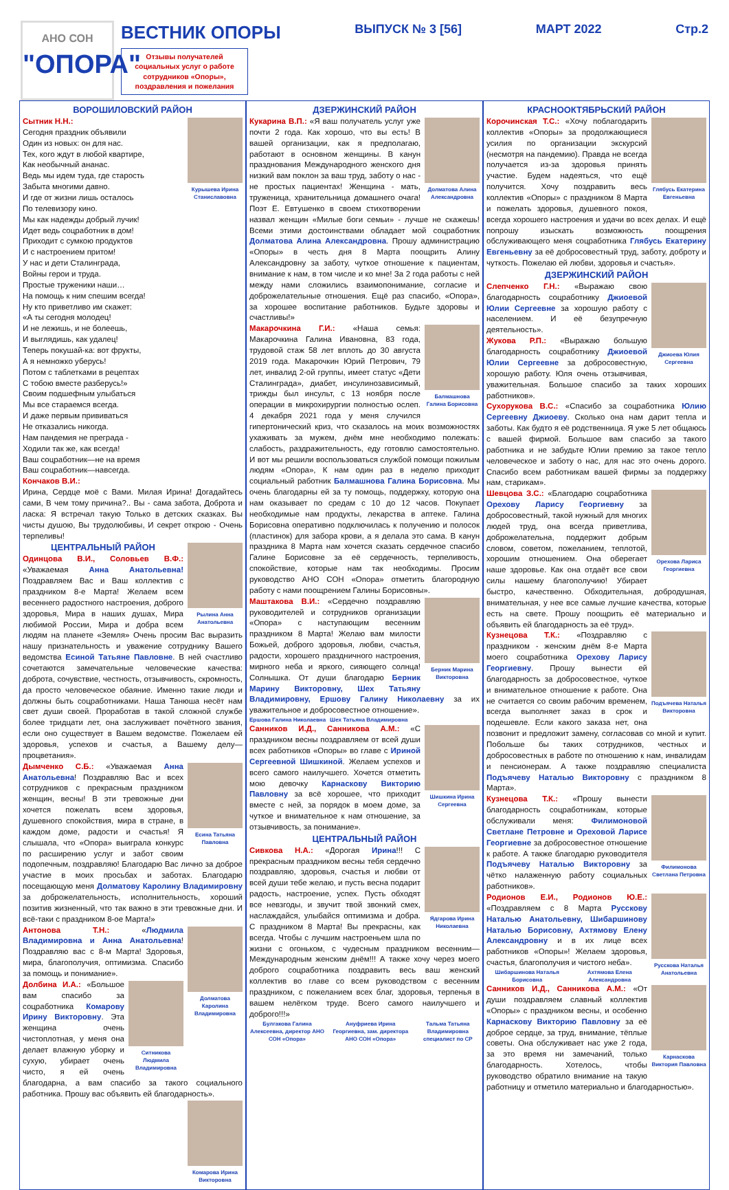АНО СОН
"ОПОРА"
ВЕСТНИК ОПОРЫ ВЫПУСК № 3 [56] МАРТ 2022 Стр.2
Отзывы получателей социальных услуг о работе сотрудников «Опоры», поздравления и пожелания
ВОРОШИЛОВСКИЙ РАЙОН
Курышева Ирина Станиславовна
Сытник Н.Н.:
Сегодня праздник объявили
Один из новых: он для нас.
Тех, кого ждут в любой квартире,
Как необычный ананас.
Ведь мы идем туда, где старость
Забыта многими давно.
И где от жизни лишь осталось
По телевизору кино.
Мы как надежды добрый лучик!
Идет ведь соцработник в дом!
Приходит с сумкою продуктов
И с настроением притом!
У нас и дети Сталинграда,
Войны герои и труда.
Простые труженики наши…
На помощь к ним спешим всегда!
Ну кто приветливо им скажет:
«А ты сегодня молодец!
И не лежишь, и не болеешь,
И выглядишь, как удалец!
Теперь покушай-ка: вот фрукты,
А я немножко уберусь!
Потом с таблетками в рецептах
С тобою вместе разберусь!»
Своим подшефным улыбаться
Мы все стараемся всегда.
И даже первым прививаться
Не отказались никогда.
Нам пандемия не преграда -
Ходили так же, как всегда!
Ваш соцработник—не на время
Ваш соцработник—навсегда.
Кончаков В.И.:
Ирина, Сердце моё с Вами. Милая Ирина! Догадайтесь сами, В чем тому причина?.. Вы - сама забота, Доброта и ласка: Я встречал такую Только в детских сказках. Вы чисты душою, Вы трудолюбивы, И секрет открою - Очень терпеливы!
Рылина Анна Анатольевна
ЦЕНТРАЛЬНЫЙ РАЙОН
Одинцова В.И., Соловьев В.Ф.: «Уважаемая Анна Анатольевна! Поздравляем Вас и Ваш коллектив с праздником 8-е Марта! Желаем всем весеннего радостного настроения, доброго здоровья, Мира в наших душах, Мира любимой России, Мира и добра всем людям на планете «Земля» Очень просим Вас выразить нашу признательность и уважение сотруднику Вашего ведомства Есиной Татьяне Павловне. В ней счастливо сочетаются замечательные человеческие качества: доброта, сочувствие, честность, отзывчивость, скромность, да просто человеческое обаяние. Именно такие люди и должны быть соцработниками. Наша Танюша несёт нам свет души своей. Проработав в такой сложной службе более тридцати лет, она заслуживает почётного звания, если оно существует в Вашем ведомстве. Пожелаем ей здоровья, успехов и счастья, а Вашему делу—процветания».
Есина Татьяна Павловна
Дымченко С.Б.: «Уважаемая Анна Анатольевна! Поздравляю Вас и всех сотрудников с прекрасным праздником женщин, весны! В эти тревожные дни хочется пожелать всем здоровья, душевного спокойствия, мира в стране, в каждом доме, радости и счастья! Я слышала, что «Опора» выиграла конкурс по расширению услуг и забот своим подопечным, поздравляю! Благодарю Вас лично за доброе участие в моих просьбах и заботах. Благодарю посещающую меня Долматову Каролину Владимировну за доброжелательность, исполнительность, хороший позитив жизненный, что так важно в эти тревожные дни. И всё-таки с праздником 8-ое Марта!»
Долматова Каролина Владимировна
Антонова Т.Н.: «Людмила Владимировна и Анна Анатольевна! Поздравляю вас с 8-м Марта! Здоровья, мира, благополучия, оптимизма. Спасибо за помощь и понимание».
Ситникова Людмила Владимировна
Долбина И.А.: «Большое вам спасибо за соцработника Комарову Ирину Викторовну. Эта женщина очень чистоплотная, у меня она делает влажную уборку и сухую, убирает очень чисто, я ей очень благодарна, а вам спасибо за такого социального работника. Прошу вас объявить ей благодарность».
Комарова Ирина Викторовна
ДЗЕРЖИНСКИЙ РАЙОН
Долматова Алина Александровна
Кукарина В.П.: «Я ваш получатель услуг уже почти 2 года. Как хорошо, что вы есть! В вашей организации, как я предполагаю, работают в основном женщины. В канун празднования Международного женского дня низкий вам поклон за ваш труд, заботу о нас - не простых пациентах! Женщина - мать, труженица, хранительница домашнего очага! Поэт Е. Евтушенко в своем стихотворении назвал женщин «Милые боги семьи» - лучше не скажешь! Всеми этими достоинствами обладает мой соцработник Долматова Алина Александровна. Прошу администрацию «Опоры» в честь дня 8 Марта поощрить Алину Александровну за заботу, чуткое отношение к пациентам, внимание к нам, в том числе и ко мне! За 2 года работы с ней между нами сложились взаимопонимание, согласие и доброжелательные отношения. Ещё раз спасибо, «Опора», за хорошее воспитание работников. Будьте здоровы и счастливы!»
Балмашнова Галина Борисовна
Макарочкина Г.И.: «Наша семья: Макарочкина Галина Ивановна, 83 года, трудовой стаж 58 лет вплоть до 30 августа 2019 года. Макарочкин Юрий Петрович, 79 лет, инвалид 2-ой группы, имеет статус «Дети Сталинграда», диабет, инсулинозависимый, трижды был инсульт, с 13 ноября после операции в микрохирургии полностью ослеп. 4 декабря 2021 года у меня случился гипертонический криз, что сказалось на моих возможностях ухаживать за мужем, днём мне необходимо полежать: слабость, раздражительность, еду готовлю самостоятельно. И вот мы решили воспользоваться службой помощи пожилым людям «Опора», К нам один раз в неделю приходит социальный работник Балмашнова Галина Борисовна. Мы очень благодарны ей за ту помощь, поддержку, которую она нам оказывает по средам с 10 до 12 часов. Покупает необходимые нам продукты, лекарства в аптеке. Галина Борисовна оперативно подключилась к получению и полосок (пластинок) для забора крови, а я делала это сама. В канун праздника 8 Марта нам хочется сказать сердечное спасибо Галине Борисовне за её сердечность, терпеливость, спокойствие, которые нам так необходимы. Просим руководство АНО СОН «Опора» отметить благородную работу с нами поощрением Галины Борисовны».
Берник Марина Викторовна
Маштакова В.И.: «Сердечно поздравляю руководителей и сотрудников организации «Опора» с наступающим весенним праздником 8 Марта! Желаю вам милости Божьей, доброго здоровья, любви, счастья, радости, хорошего праздничного настроения, мирного неба и яркого, сияющего солнца! Солнышка. От души благодарю Берник Марину Викторовну, Шех Татьяну Владимировну, Ершову Галину Николаевну за их уважительное и добросовестное отношение».
Ершова Галина Николаевна Шех Татьяна Владимировна
Шишкина Ирина Сергеевна
Санников И.Д., Санникова А.М.: «С праздником весны поздравляем от всей души всех работников «Опоры» во главе с Ириной Сергеевной Шишкиной. Желаем успехов и всего самого наилучшего. Хочется отметить мою девочку Карнаскову Викторию Павловну за всё хорошее, что приходит вместе с ней, за порядок в моем доме, за чуткое и внимательное к нам отношение, за отзывчивость, за понимание».
ЦЕНТРАЛЬНЫЙ РАЙОН
Ядгарова Ирина Николаевна
Сивкова Н.А.: «Дорогая Ирина!!! С прекрасным праздником весны тебя сердечно поздравляю, здоровья, счастья и любви от всей души тебе желаю, и пусть весна подарит радость, настроение, успех. Пусть обходят все невзгоды, и звучит твой звонкий смех, наслаждайся, улыбайся оптимизма и добра. С праздником 8 Марта! Вы прекрасны, как всегда. Чтобы с лучшим настроеньем шла по жизни с огоньком, с чудесным праздником весенним—Международным женским днём!!! А также хочу через моего доброго соцработника поздравить весь ваш женский коллектив во главе со всем руководством с весенним праздником, с пожеланием всех благ, здоровья, терпенья в вашем нелёгком труде. Всего самого наилучшего и доброго!!!»
Булгакова Галина Алексеевна, директор АНО СОН «Опора»
Ануфриева Ирина Георгиевна, зам. директора АНО СОН «Опора»
Тальма Татьяна Владимировна специалист по СР
КРАСНООКТЯБРЬСКИЙ РАЙОН
Глябусь Екатерина Евгеньевна
Корочинская Т.С.: «Хочу поблагодарить коллектив «Опоры» за продолжающиеся усилия по организации экскурсий (несмотря на пандемию). Правда не всегда получается из-за здоровья принять участие. Будем надеяться, что ещё получится. Хочу поздравить весь коллектив «Опоры» с праздником 8 Марта и пожелать здоровья, душевного покоя, всегда хорошего настроения и удачи во всех делах. И ещё попрошу изыскать возможность поощрения обслуживающего меня соцработника Глябусь Екатерину Евгеньевну за её добросовестный труд, заботу, доброту и чуткость. Пожелаю ей любви, здоровья и счастья».
ДЗЕРЖИНСКИЙ РАЙОН
Джиоева Юлия Сергеевна
Слепченко Г.Н.: «Выражаю свою благодарность соцработнику Джиоевой Юлии Сергеевне за хорошую работу с населением. И её безупречную деятельность».
Жукова Р.П.: «Выражаю большую благодарность соцработнику Джиоевой Юлии Сергеевне за добросовестную, хорошую работу. Юля очень отзывчивая, уважительная. Большое спасибо за таких хороших работников».
Сухорукова В.С.: «Спасибо за соцработника Юлию Сергеевну Джиоеву. Сколько она нам дарит тепла и заботы. Как будто я её родственница. Я уже 5 лет общаюсь с вашей фирмой. Большое вам спасибо за такого работника и не забудьте Юлии премию за такое тепло человеческое и заботу о нас, для нас это очень дорого. Спасибо всем работникам вашей фирмы за поддержку нам, старикам».
Орехова Лариса Георгиевна
Шевцова З.С.: «Благодарю соцработника Орехову Ларису Георгиевну за добросовестный, такой нужный для многих людей труд, она всегда приветлива, доброжелательна, поддержит добрым словом, советом, пожеланием, теплотой, хорошим отношением. Она оберегает наше здоровье. Как она отдаёт все свои силы нашему благополучию! Убирает быстро, качественно. Обходительная, добродушная, внимательная, у нее все самые лучшие качества, которые есть на свете. Прошу поощрить её материально и объявить ей благодарность за её труд».
Подъячева Наталья Викторовна
Кузнецова Т.К.: «Поздравляю с праздником - женским днём 8-е Марта моего соцработника Орехову Ларису Георгиевну. Прошу вынести ей благодарность за добросовестное, чуткое и внимательное отношение к работе. Она не считается со своим рабочим временем, всегда выполняет заказ в срок и подешевле. Если какого заказа нет, она позвонит и предложит замену, согласовав со мной и купит. Побольше бы таких сотрудников, честных и добросовестных в работе по отношению к нам, инвалидам и пенсионерам. А также поздравляю специалиста Подъячеву Наталью Викторовну с праздником 8 Марта».
Филимонова Светлана Петровна
Кузнецова Т.К.: «Прошу вынести благодарность соцработникам, которые обслуживали меня: Филимоновой Светлане Петровне и Ореховой Ларисе Георгиевне за добросовестное отношение к работе. А также благодарю руководителя Подъячеву Наталью Викторовну за чётко налаженную работу социальных работников».
Русскова Наталья Анатольевна
Родионов Е.И., Родионов Ю.Е.: «Поздравляем с 8 Марта Русскову Наталью Анатольевну, Шибаршинову Наталью Борисовну, Ахтямову Елену Александровну и в их лице всех работников «Опоры»! Желаем здоровья, счастья, благополучия и чистого неба».
Шибаршинова Наталья Борисовна Ахтямова Елена Александровна
Карнаскова Виктория Павловна
Санников И.Д., Санникова А.М.: «От души поздравляем славный коллектив «Опоры» с праздником весны, и особенно Карнаскову Викторию Павловну за её доброе сердце, за труд, внимание, тёплые советы. Она обслуживает нас уже 2 года, за это время ни замечаний, только благодарность. Хотелось, чтобы руководство обратило внимание на такую работницу и отметило материально и благодарностью».